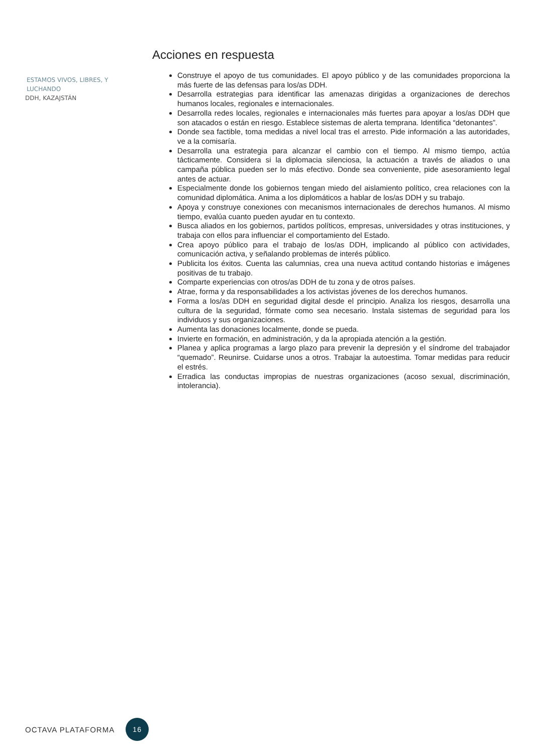Acciones en respuesta
Construye el apoyo de tus comunidades. El apoyo público y de las comunidades proporciona la más fuerte de las defensas para los/as DDH.
Desarrolla estrategias para identificar las amenazas dirigidas a organizaciones de derechos humanos locales, regionales e internacionales.
Desarrolla redes locales, regionales e internacionales más fuertes para apoyar a los/as DDH que son atacados o están en riesgo. Establece sistemas de alerta temprana. Identifica “detonantes”.
Donde sea factible, toma medidas a nivel local tras el arresto. Pide información a las autoridades, ve a la comisaría.
Desarrolla una estrategia para alcanzar el cambio con el tiempo. Al mismo tiempo, actúa tácticamente. Considera si la diplomacia silenciosa, la actuación a través de aliados o una campaña pública pueden ser lo más efectivo. Donde sea conveniente, pide asesoramiento legal antes de actuar.
Especialmente donde los gobiernos tengan miedo del aislamiento político, crea relaciones con la comunidad diplomática. Anima a los diplomáticos a hablar de los/as DDH y su trabajo.
Apoya y construye conexiones con mecanismos internacionales de derechos humanos. Al mismo tiempo, evalúa cuanto pueden ayudar en tu contexto.
Busca aliados en los gobiernos, partidos políticos, empresas, universidades y otras instituciones, y trabaja con ellos para influenciar el comportamiento del Estado.
Crea apoyo público para el trabajo de los/as DDH, implicando al público con actividades, comunicación activa, y señalando problemas de interés público.
Publicita los éxitos. Cuenta las calumnias, crea una nueva actitud contando historias e imágenes positivas de tu trabajo.
Comparte experiencias con otros/as DDH de tu zona y de otros países.
Atrae, forma y da responsabilidades a los activistas jóvenes de los derechos humanos.
Forma a los/as DDH en seguridad digital desde el principio. Analiza los riesgos, desarrolla una cultura de la seguridad, fórmate como sea necesario. Instala sistemas de seguridad para los individuos y sus organizaciones.
Aumenta las donaciones localmente, donde se pueda.
Invierte en formación, en administración, y da la apropiada atención a la gestión.
Planea y aplica programas a largo plazo para prevenir la depresión y el síndrome del trabajador “quemado”. Reunirse. Cuidarse unos a otros. Trabajar la autoestima. Tomar medidas para reducir el estrés.
Erradica las conductas impropias de nuestras organizaciones (acoso sexual, discriminación, intolerancia).
ESTAMOS VIVOS, LIBRES, Y LUCHANDO
DDH, KAZAJSTÁN
OCTAVA PLATAFORMA 16